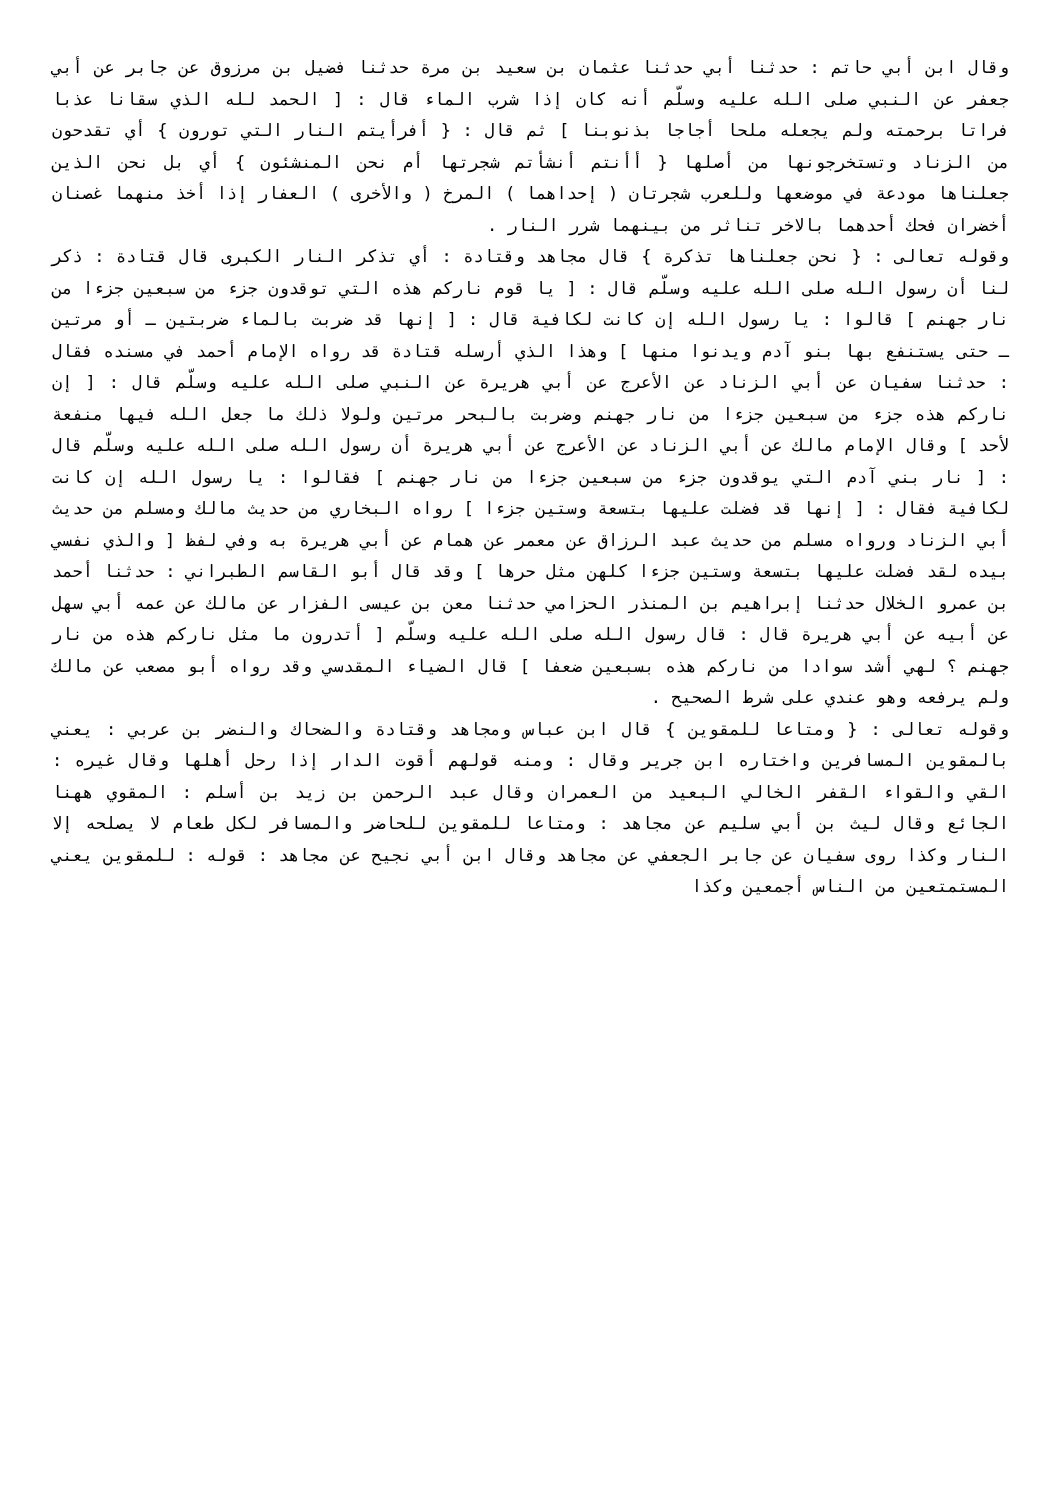وقال ابن أبي حاتم : حدثنا أبي حدثنا عثمان بن سعيد بن مرة حدثنا فضيل بن مرزوق عن جابر عن أبي جعفر عن النبي صلى الله عليه وسلّم أنه كان إذا شرب الماء قال : [ الحمد لله الذي سقانا عذبا فراتا برحمته ولم يجعله ملحا أجاجا بذنوبنا ] ثم قال : { أفرأيتم النار التي تورون } أي تقدحون من الزناد وتستخرجونها من أصلها { أأنتم أنشأتم شجرتها أم نحن المنشئون } أي بل نحن الذين جعلناها مودعة في موضعها وللعرب شجرتان ( إحداهما ) المرخ ( والأخرى ) العفار إذا أخذ منهما غصنان أخضران فحك أحدهما بالاخر تناثر من بينهما شرر النار .
وقوله تعالى : { نحن جعلناها تذكرة } قال مجاهد وقتادة : أي تذكر النار الكبرى قال قتادة : ذكر لنا أن رسول الله صلى الله عليه وسلّم قال : [ يا قوم ناركم هذه التي توقدون جزء من سبعين جزءا من نار جهنم ] قالوا : يا رسول الله إن كانت لكافية قال : [ إنها قد ضربت بالماء ضربتين ـ أو مرتين ـ حتى يستنفع بها بنو آدم ويدنوا منها ] وهذا الذي أرسله قتادة قد رواه الإمام أحمد في مسنده فقال : حدثنا سفيان عن أبي الزناد عن الأعرج عن أبي هريرة عن النبي صلى الله عليه وسلّم قال : [ إن ناركم هذه جزء من سبعين جزءا من نار جهنم وضربت بالبحر مرتين ولولا ذلك ما جعل الله فيها منفعة لأحد ] وقال الإمام مالك عن أبي الزناد عن الأعرج عن أبي هريرة أن رسول الله صلى الله عليه وسلّم قال : [ نار بني آدم التي يوقدون جزء من سبعين جزءا من نار جهنم ] فقالوا : يا رسول الله إن كانت لكافية فقال : [ إنها قد فضلت عليها بتسعة وستين جزءا ] رواه البخاري من حديث مالك ومسلم من حديث أبي الزناد ورواه مسلم من حديث عبد الرزاق عن معمر عن همام عن أبي هريرة به وفي لفظ [ والذي نفسي بيده لقد فضلت عليها بتسعة وستين جزءا كلهن مثل حرها ] وقد قال أبو القاسم الطبراني : حدثنا أحمد بن عمرو الخلال حدثنا إبراهيم بن المنذر الحزامي حدثنا معن بن عيسى الفزار عن مالك عن عمه أبي سهل عن أبيه عن أبي هريرة قال : قال رسول الله صلى الله عليه وسلّم [ أتدرون ما مثل ناركم هذه من نار جهنم ؟ لهي أشد سوادا من ناركم هذه بسبعين ضعفا ] قال الضياء المقدسي وقد رواه أبو مصعب عن مالك ولم يرفعه وهو عندي على شرط الصحيح .
وقوله تعالى : { ومتاعا للمقوين } قال ابن عباس ومجاهد وقتادة والضحاك والنضر بن عربي : يعني بالمقوين المسافرين واختاره ابن جرير وقال : ومنه قولهم أقوت الدار إذا رحل أهلها وقال غيره : القي والقواء القفر الخالي البعيد من العمران وقال عبد الرحمن بن زيد بن أسلم : المقوي ههنا الجائع وقال ليث بن أبي سليم عن مجاهد : ومتاعا للمقوين للحاضر والمسافر لكل طعام لا يصلحه إلا النار وكذا روى سفيان عن جابر الجعفي عن مجاهد وقال ابن أبي نجيح عن مجاهد : قوله : للمقوين يعني المستمتعين من الناس أجمعين وكذا